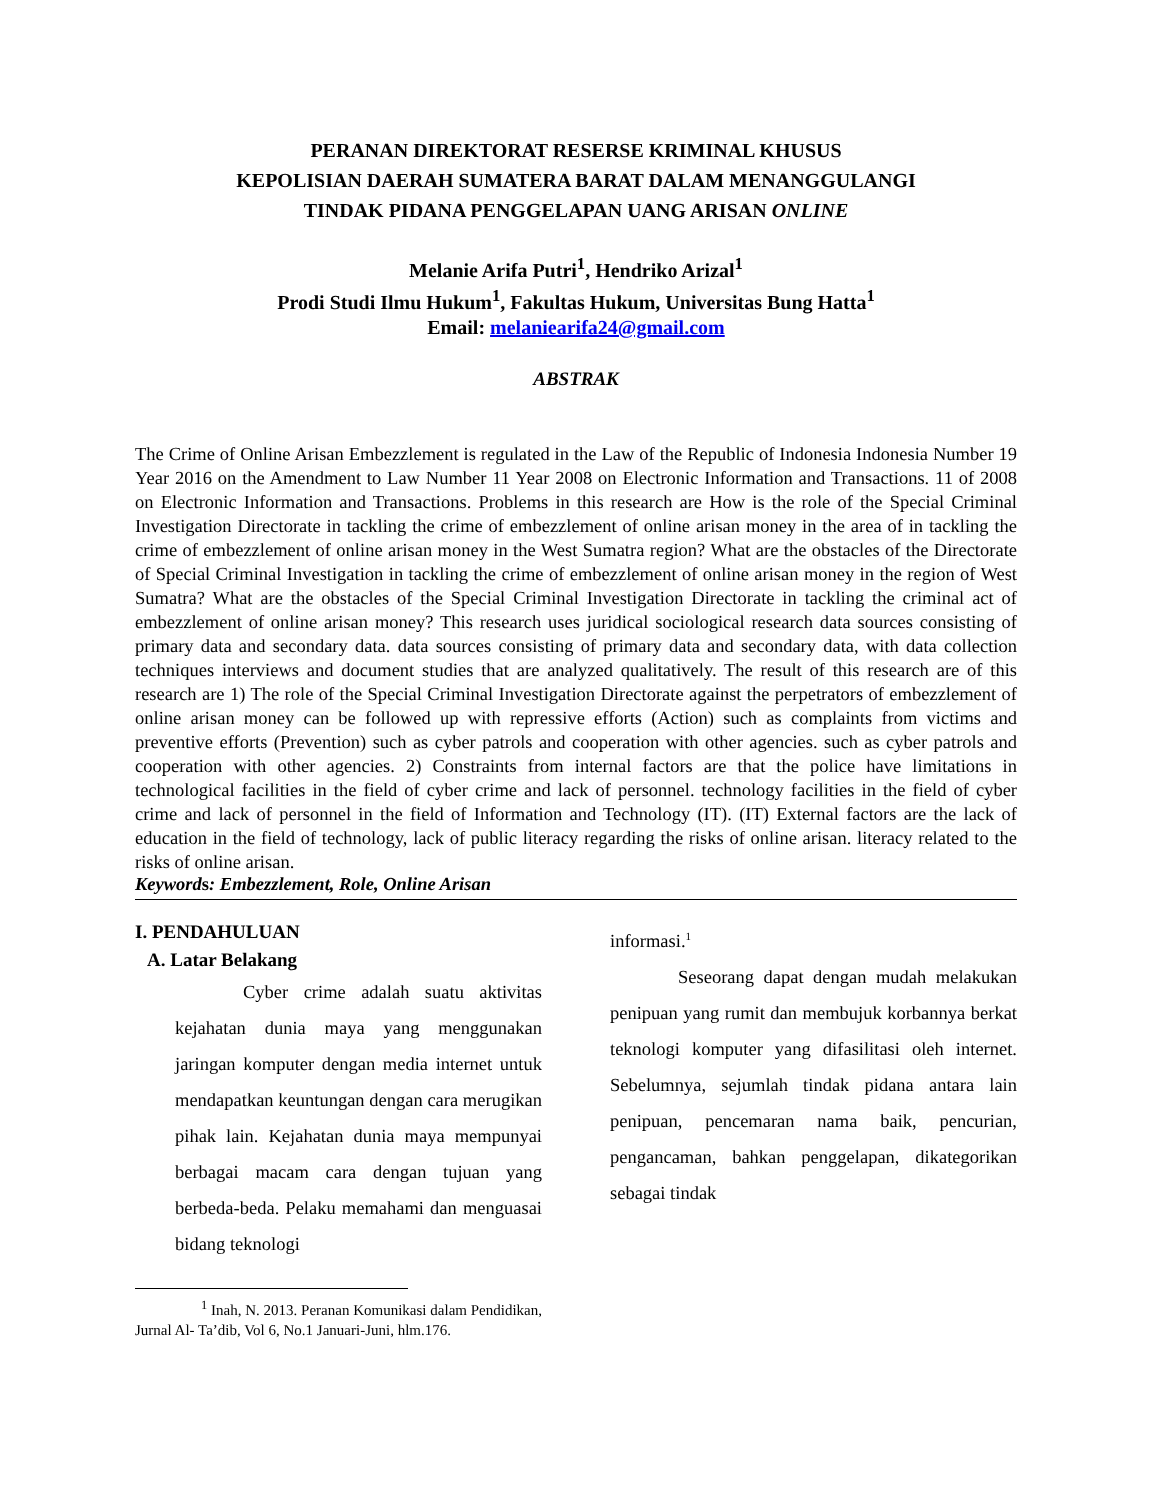PERANAN DIREKTORAT RESERSE KRIMINAL KHUSUS
KEPOLISIAN DAERAH SUMATERA BARAT DALAM MENANGGULANGI
TINDAK PIDANA PENGGELAPAN UANG ARISAN ONLINE
Melanie Arifa Putri<sup>1</sup>, Hendriko Arizal<sup>1</sup>
Prodi Studi Ilmu Hukum<sup>1</sup>, Fakultas Hukum, Universitas Bung Hatta<sup>1</sup>
Email: melaniearifa24@gmail.com
ABSTRAK
The Crime of Online Arisan Embezzlement is regulated in the Law of the Republic of Indonesia Indonesia Number 19 Year 2016 on the Amendment to Law Number 11 Year 2008 on Electronic Information and Transactions. 11 of 2008 on Electronic Information and Transactions. Problems in this research are How is the role of the Special Criminal Investigation Directorate in tackling the crime of embezzlement of online arisan money in the area of in tackling the crime of embezzlement of online arisan money in the West Sumatra region? What are the obstacles of the Directorate of Special Criminal Investigation in tackling the crime of embezzlement of online arisan money in the region of West Sumatra? What are the obstacles of the Special Criminal Investigation Directorate in tackling the criminal act of embezzlement of online arisan money? This research uses juridical sociological research data sources consisting of primary data and secondary data. data sources consisting of primary data and secondary data, with data collection techniques interviews and document studies that are analyzed qualitatively. The result of this research are of this research are 1) The role of the Special Criminal Investigation Directorate against the perpetrators of embezzlement of online arisan money can be followed up with repressive efforts (Action) such as complaints from victims and preventive efforts (Prevention) such as cyber patrols and cooperation with other agencies. such as cyber patrols and cooperation with other agencies. 2) Constraints from internal factors are that the police have limitations in technological facilities in the field of cyber crime and lack of personnel. technology facilities in the field of cyber crime and lack of personnel in the field of Information and Technology (IT). (IT) External factors are the lack of education in the field of technology, lack of public literacy regarding the risks of online arisan. literacy related to the risks of online arisan.
Keywords: Embezzlement, Role, Online Arisan
I. PENDAHULUAN
A. Latar Belakang
Cyber crime adalah suatu aktivitas kejahatan dunia maya yang menggunakan jaringan komputer dengan media internet untuk mendapatkan keuntungan dengan cara merugikan pihak lain. Kejahatan dunia maya mempunyai berbagai macam cara dengan tujuan yang berbeda-beda. Pelaku memahami dan menguasai bidang teknologi
<sup>1</sup> Inah, N. 2013. Peranan Komunikasi dalam Pendidikan, Jurnal Al- Ta’dib, Vol 6, No.1 Januari-Juni, hlm.176.
informasi.<sup>1</sup>
Seseorang dapat dengan mudah melakukan penipuan yang rumit dan membujuk korbannya berkat teknologi komputer yang difasilitasi oleh internet. Sebelumnya, sejumlah tindak pidana antara lain penipuan, pencemaran nama baik, pencurian, pengancaman, bahkan penggelapan, dikategorikan sebagai tindak